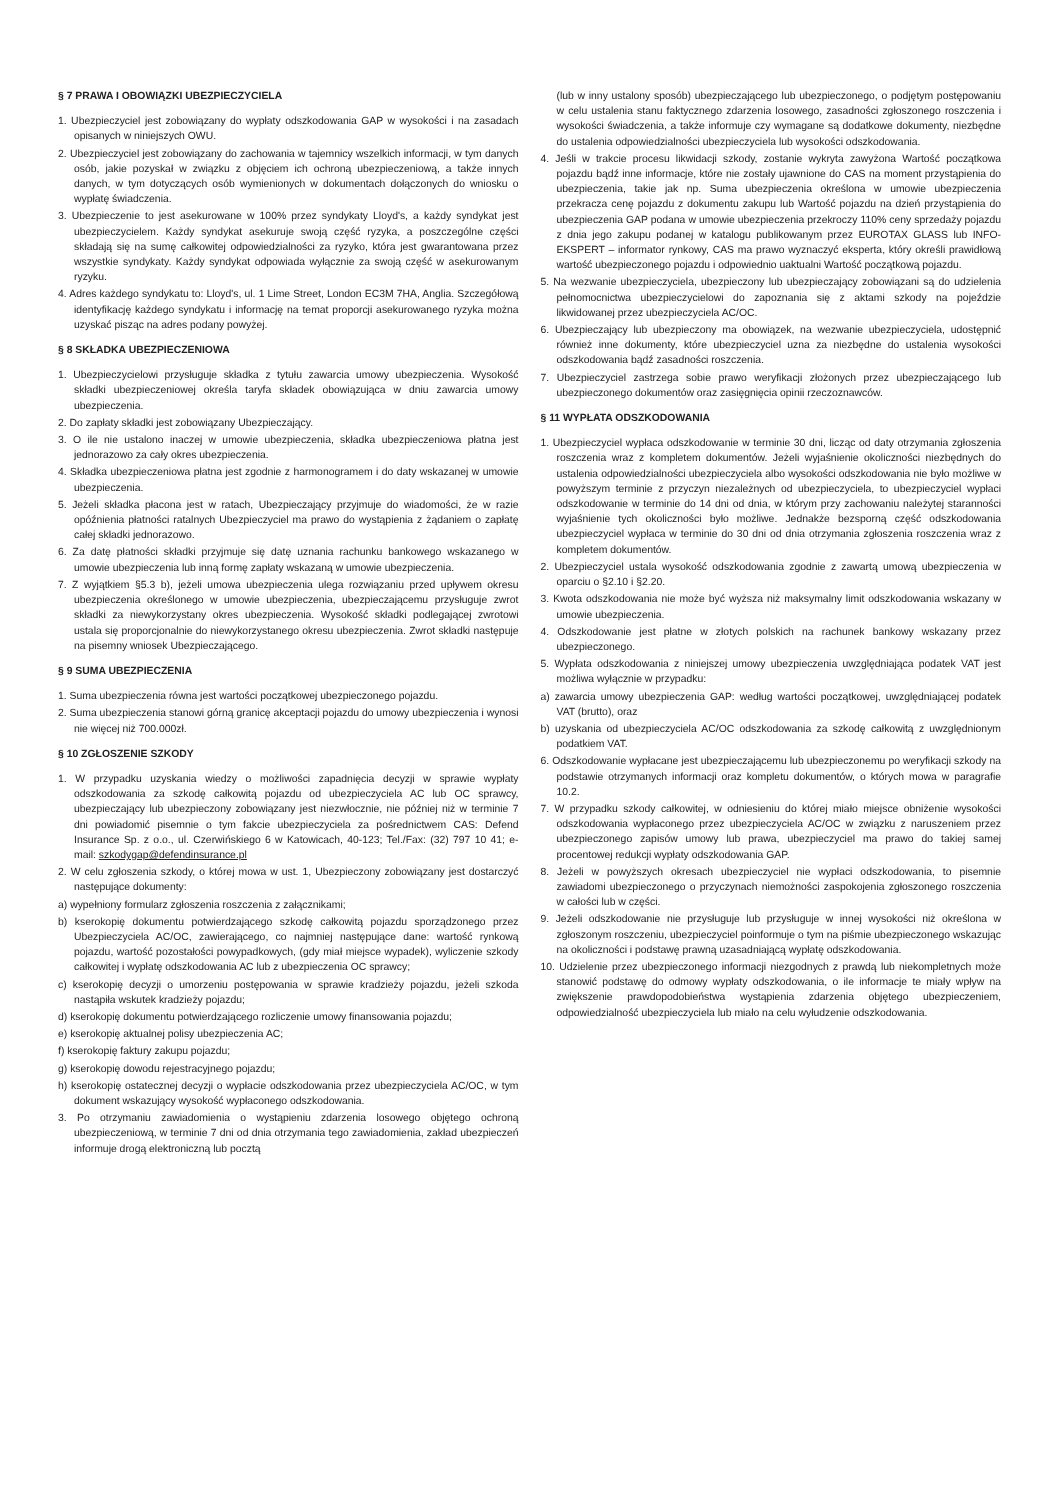§ 7 PRAWA I OBOWIĄZKI UBEZPIECZYCIELA
1. Ubezpieczyciel jest zobowiązany do wypłaty odszkodowania GAP w wysokości i na zasadach opisanych w niniejszych OWU.
2. Ubezpieczyciel jest zobowiązany do zachowania w tajemnicy wszelkich informacji, w tym danych osób, jakie pozyskał w związku z objęciem ich ochroną ubezpieczeniową, a także innych danych, w tym dotyczących osób wymienionych w dokumentach dołączonych do wniosku o wypłatę świadczenia.
3. Ubezpieczenie to jest asekurowane w 100% przez syndykaty Lloyd's, a każdy syndykat jest ubezpieczycielem. Każdy syndykat asekuruje swoją część ryzyka, a poszczególne części składają się na sumę całkowitej odpowiedzialności za ryzyko, która jest gwarantowana przez wszystkie syndykaty. Każdy syndykat odpowiada wyłącznie za swoją część w asekurowanym ryzyku.
4. Adres każdego syndykatu to: Lloyd's, ul. 1 Lime Street, London EC3M 7HA, Anglia. Szczegółową identyfikację każdego syndykatu i informację na temat proporcji asekurowanego ryzyka można uzyskać pisząc na adres podany powyżej.
§ 8 SKŁADKA UBEZPIECZENIOWA
1. Ubezpieczycielowi przysługuje składka z tytułu zawarcia umowy ubezpieczenia. Wysokość składki ubezpieczeniowej określa taryfa składek obowiązująca w dniu zawarcia umowy ubezpieczenia.
2. Do zapłaty składki jest zobowiązany Ubezpieczający.
3. O ile nie ustalono inaczej w umowie ubezpieczenia, składka ubezpieczeniowa płatna jest jednorazowo za cały okres ubezpieczenia.
4. Składka ubezpieczeniowa płatna jest zgodnie z harmonogramem i do daty wskazanej w umowie ubezpieczenia.
5. Jeżeli składka płacona jest w ratach, Ubezpieczający przyjmuje do wiadomości, że w razie opóźnienia płatności ratalnych Ubezpieczyciel ma prawo do wystąpienia z żądaniem o zapłatę całej składki jednorazowo.
6. Za datę płatności składki przyjmuje się datę uznania rachunku bankowego wskazanego w umowie ubezpieczenia lub inną formę zapłaty wskazaną w umowie ubezpieczenia.
7. Z wyjątkiem §5.3 b), jeżeli umowa ubezpieczenia ulega rozwiązaniu przed upływem okresu ubezpieczenia określonego w umowie ubezpieczenia, ubezpieczającemu przysługuje zwrot składki za niewykorzystany okres ubezpieczenia. Wysokość składki podlegającej zwrotowi ustala się proporcjonalnie do niewykorzystanego okresu ubezpieczenia. Zwrot składki następuje na pisemny wniosek Ubezpieczającego.
§ 9 SUMA UBEZPIECZENIA
1. Suma ubezpieczenia równa jest wartości początkowej ubezpieczonego pojazdu.
2. Suma ubezpieczenia stanowi górną granicę akceptacji pojazdu do umowy ubezpieczenia i wynosi nie więcej niż 700.000zł.
§ 10 ZGŁOSZENIE SZKODY
1. W przypadku uzyskania wiedzy o możliwości zapadnięcia decyzji w sprawie wypłaty odszkodowania za szkodę całkowitą pojazdu od ubezpieczyciela AC lub OC sprawcy, ubezpieczający lub ubezpieczony zobowiązany jest niezwłocznie, nie później niż w terminie 7 dni powiadomić pisemnie o tym fakcie ubezpieczyciela za pośrednictwem CAS: Defend Insurance Sp. z o.o., ul. Czerwińskiego 6 w Katowicach, 40-123; Tel./Fax: (32) 797 10 41; e-mail: szkodygap@defendinsurance.pl
2. W celu zgłoszenia szkody, o której mowa w ust. 1, Ubezpieczony zobowiązany jest dostarczyć następujące dokumenty:
a) wypełniony formularz zgłoszenia roszczenia z załącznikami;
b) kserokopię dokumentu potwierdzającego szkodę całkowitą pojazdu sporządzonego przez Ubezpieczyciela AC/OC, zawierającego, co najmniej następujące dane: wartość rynkową pojazdu, wartość pozostałości powypadkowych, (gdy miał miejsce wypadek), wyliczenie szkody całkowitej i wypłatę odszkodowania AC lub z ubezpieczenia OC sprawcy;
c) kserokopię decyzji o umorzeniu postępowania w sprawie kradzieży pojazdu, jeżeli szkoda nastąpiła wskutek kradzieży pojazdu;
d) kserokopię dokumentu potwierdzającego rozliczenie umowy finansowania pojazdu;
e) kserokopię aktualnej polisy ubezpieczenia AC;
f) kserokopię faktury zakupu pojazdu;
g) kserokopię dowodu rejestracyjnego pojazdu;
h) kserokopię ostatecznej decyzji o wypłacie odszkodowania przez ubezpieczyciela AC/OC, w tym dokument wskazujący wysokość wypłaconego odszkodowania.
3. Po otrzymaniu zawiadomienia o wystąpieniu zdarzenia losowego objętego ochroną ubezpieczeniową, w terminie 7 dni od dnia otrzymania tego zawiadomienia, zakład ubezpieczeń informuje drogą elektroniczną lub pocztą
(lub w inny ustalony sposób) ubezpieczającego lub ubezpieczonego, o podjętym postępowaniu w celu ustalenia stanu faktycznego zdarzenia losowego, zasadności zgłoszonego roszczenia i wysokości świadczenia, a także informuje czy wymagane są dodatkowe dokumenty, niezbędne do ustalenia odpowiedzialności ubezpieczyciela lub wysokości odszkodowania.
4. Jeśli w trakcie procesu likwidacji szkody, zostanie wykryta zawyżona Wartość początkowa pojazdu bądź inne informacje, które nie zostały ujawnione do CAS na moment przystąpienia do ubezpieczenia, takie jak np. Suma ubezpieczenia określona w umowie ubezpieczenia przekracza cenę pojazdu z dokumentu zakupu lub Wartość pojazdu na dzień przystąpienia do ubezpieczenia GAP podana w umowie ubezpieczenia przekroczy 110% ceny sprzedaży pojazdu z dnia jego zakupu podanej w katalogu publikowanym przez EUROTAX GLASS lub INFO-EKSPERT – informator rynkowy, CAS ma prawo wyznaczyć eksperta, który określi prawidłową wartość ubezpieczonego pojazdu i odpowiednio uaktualni Wartość początkową pojazdu.
5. Na wezwanie ubezpieczyciela, ubezpieczony lub ubezpieczający zobowiązani są do udzielenia pełnomocnictwa ubezpieczycielowi do zapoznania się z aktami szkody na pojeździe likwidowanej przez ubezpieczyciela AC/OC.
6. Ubezpieczający lub ubezpieczony ma obowiązek, na wezwanie ubezpieczyciela, udostępnić również inne dokumenty, które ubezpieczyciel uzna za niezbędne do ustalenia wysokości odszkodowania bądź zasadności roszczenia.
7. Ubezpieczyciel zastrzega sobie prawo weryfikacji złożonych przez ubezpieczającego lub ubezpieczonego dokumentów oraz zasięgnięcia opinii rzeczoznawców.
§ 11 WYPŁATA ODSZKODOWANIA
1. Ubezpieczyciel wypłaca odszkodowanie w terminie 30 dni, licząc od daty otrzymania zgłoszenia roszczenia wraz z kompletem dokumentów. Jeżeli wyjaśnienie okoliczności niezbędnych do ustalenia odpowiedzialności ubezpieczyciela albo wysokości odszkodowania nie było możliwe w powyższym terminie z przyczyn niezależnych od ubezpieczyciela, to ubezpieczyciel wypłaci odszkodowanie w terminie do 14 dni od dnia, w którym przy zachowaniu należytej staranności wyjaśnienie tych okoliczności było możliwe. Jednakże bezsporną część odszkodowania ubezpieczyciel wypłaca w terminie do 30 dni od dnia otrzymania zgłoszenia roszczenia wraz z kompletem dokumentów.
2. Ubezpieczyciel ustala wysokość odszkodowania zgodnie z zawartą umową ubezpieczenia w oparciu o §2.10 i §2.20.
3. Kwota odszkodowania nie może być wyższa niż maksymalny limit odszkodowania wskazany w umowie ubezpieczenia.
4. Odszkodowanie jest płatne w złotych polskich na rachunek bankowy wskazany przez ubezpieczonego.
5. Wypłata odszkodowania z niniejszej umowy ubezpieczenia uwzględniająca podatek VAT jest możliwa wyłącznie w przypadku:
a) zawarcia umowy ubezpieczenia GAP: według wartości początkowej, uwzględniającej podatek VAT (brutto), oraz
b) uzyskania od ubezpieczyciela AC/OC odszkodowania za szkodę całkowitą z uwzględnionym podatkiem VAT.
6. Odszkodowanie wypłacane jest ubezpieczającemu lub ubezpieczonemu po weryfikacji szkody na podstawie otrzymanych informacji oraz kompletu dokumentów, o których mowa w paragrafie 10.2.
7. W przypadku szkody całkowitej, w odniesieniu do której miało miejsce obniżenie wysokości odszkodowania wypłaconego przez ubezpieczyciela AC/OC w związku z naruszeniem przez ubezpieczonego zapisów umowy lub prawa, ubezpieczyciel ma prawo do takiej samej procentowej redukcji wypłaty odszkodowania GAP.
8. Jeżeli w powyższych okresach ubezpieczyciel nie wypłaci odszkodowania, to pisemnie zawiadomi ubezpieczonego o przyczynach niemożności zaspokojenia zgłoszonego roszczenia w całości lub w części.
9. Jeżeli odszkodowanie nie przysługuje lub przysługuje w innej wysokości niż określona w zgłoszonym roszczeniu, ubezpieczyciel poinformuje o tym na piśmie ubezpieczonego wskazując na okoliczności i podstawę prawną uzasadniającą wypłatę odszkodowania.
10. Udzielenie przez ubezpieczonego informacji niezgodnych z prawdą lub niekompletnych może stanowić podstawę do odmowy wypłaty odszkodowania, o ile informacje te miały wpływ na zwiększenie prawdopodobieństwa wystąpienia zdarzenia objętego ubezpieczeniem, odpowiedzialność ubezpieczyciela lub miało na celu wyłudzenie odszkodowania.